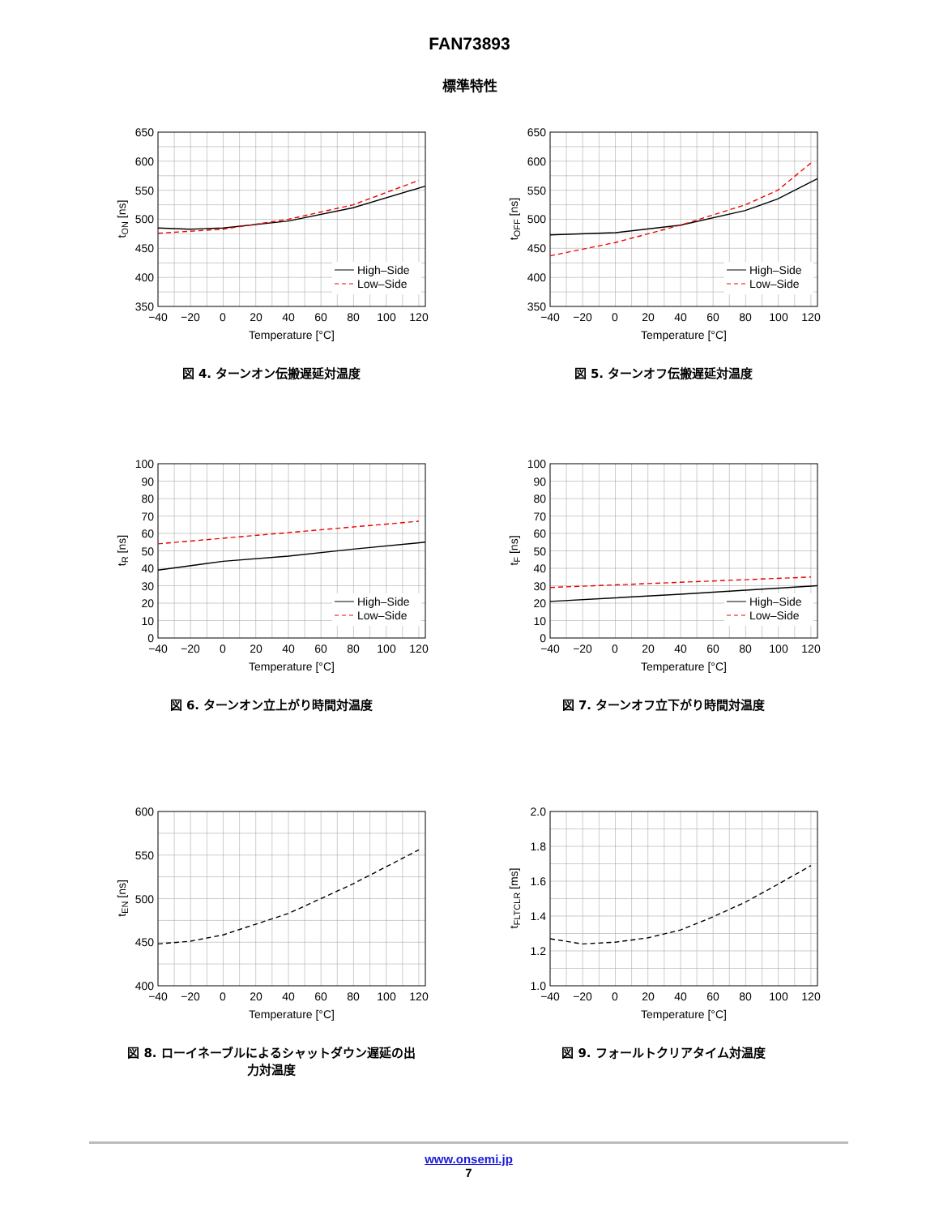FAN73893
標準特性
High–Side
Low–Side
650
600
550
500
450
400
350
−40
−20
0
20
40
60
80
100
120
Temperature [°C]
tON [ns]
図 4. ターンオン伝搬遅延対温度
High–Side
Low–Side
650
600
550
500
450
400
350
−40
−20
0
20
40
60
80
100
120
Temperature [°C]
tOFF [ns]
図 5. ターンオフ伝搬遅延対温度
High–Side
Low–Side
100
90
80
70
60
50
40
30
20
10
0
−40
−20
0
20
40
60
80
100
120
Temperature [°C]
tR [ns]
図 6. ターンオン立上がり時間対温度
High–Side
Low–Side
100
90
80
70
60
50
40
30
20
10
0
−40
−20
0
20
40
60
80
100
120
Temperature [°C]
tF [ns]
図 7. ターンオフ立下がり時間対温度
600
550
500
450
400
−40
−20
0
20
40
60
80
100
120
Temperature [°C]
tEN [ns]
図 8. ローイネーブルによるシャットダウン遅延の出
力対温度
2.0
1.8
1.6
1.4
1.2
1.0
−40
−20
0
20
40
60
80
100
120
Temperature [°C]
tFLTCLR [ms]
図 9. フォールトクリアタイム対温度
www.onsemi.jp
7